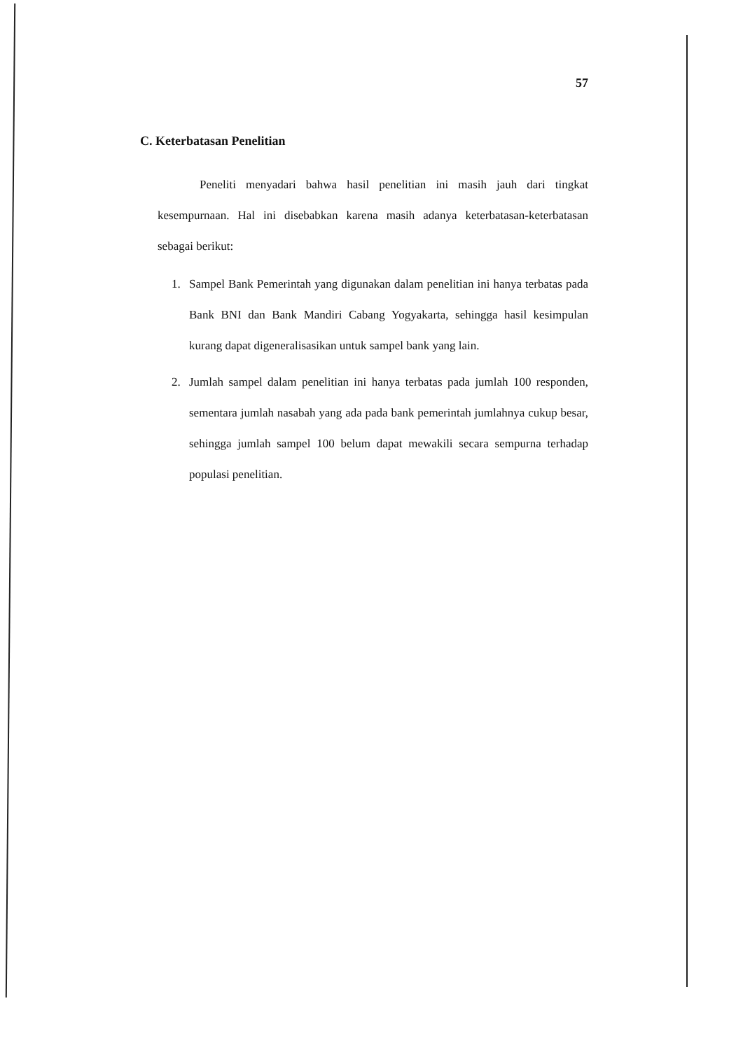57
C. Keterbatasan Penelitian
Peneliti menyadari bahwa hasil penelitian ini masih jauh dari tingkat kesempurnaan. Hal ini disebabkan karena masih adanya keterbatasan-keterbatasan sebagai berikut:
1. Sampel Bank Pemerintah yang digunakan dalam penelitian ini hanya terbatas pada Bank BNI dan Bank Mandiri Cabang Yogyakarta, sehingga hasil kesimpulan kurang dapat digeneralisasikan untuk sampel bank yang lain.
2. Jumlah sampel dalam penelitian ini hanya terbatas pada jumlah 100 responden, sementara jumlah nasabah yang ada pada bank pemerintah jumlahnya cukup besar, sehingga jumlah sampel 100 belum dapat mewakili secara sempurna terhadap populasi penelitian.